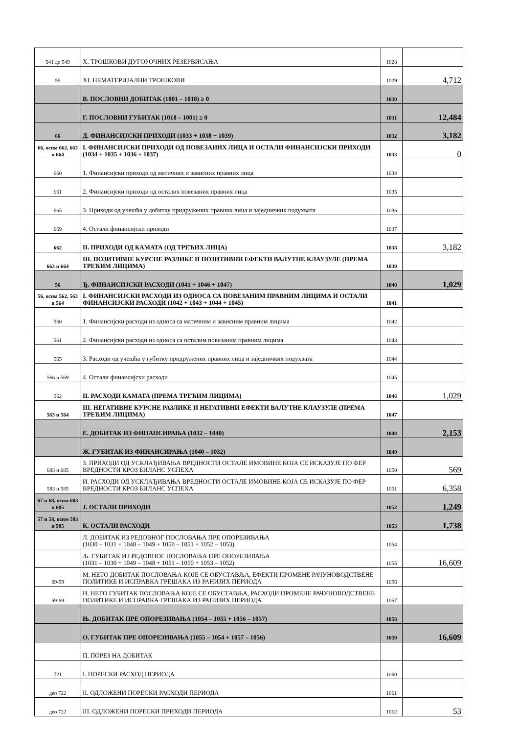| 541 до 549 | X. ТРОШКОВИ ДУГОРОЧНИХ РЕЗЕРВИСАЊА | 1028 | |
| 55 | XI. НЕМАТЕРИЈАЛНИ ТРОШКОВИ | 1029 | 4,712 |
| | В. ПОСЛОВНИ ДОБИТАК (1001 – 1018) ≥ 0 | 1030 | |
| | Г. ПОСЛОВНИ ГУБИТАК (1018 – 1001) ≥ 0 | 1031 | 12,484 |
| 66 | Д. ФИНАНСИЈСКИ ПРИХОДИ (1033 + 1038 + 1039) | 1032 | 3,182 |
| 66, осим 662, 663 и 664 | I. ФИНАНСИЈСКИ ПРИХОДИ ОД ПОВЕЗАНИХ ЛИЦА И ОСТАЛИ ФИНАНСИЈСКИ ПРИХОДИ (1034 + 1035 + 1036 + 1037) | 1033 | 0 |
| 660 | 1. Финансијски приходи од матичних и зависних правних лица | 1034 | |
| 661 | 2. Финансијски приходи од осталих повезаних правних лица | 1035 | |
| 665 | 3. Приходи од учешћа у добитку придружених правних лица и заједничких подухвата | 1036 | |
| 669 | 4. Остали финансијски приходи | 1037 | |
| 662 | II. ПРИХОДИ ОД КАМАТА (ОД ТРЕЋИХ ЛИЦА) | 1038 | 3,182 |
| 663 и 664 | III. ПОЗИТИВНЕ КУРСНЕ РАЗЛИКЕ И ПОЗИТИВНИ ЕФЕКТИ ВАЛУТНЕ КЛАУЗУЛЕ (ПРЕМА ТРЕЋИМ ЛИЦИМА) | 1039 | |
| 56 | Ђ. ФИНАНСИЈСКИ РАСХОДИ (1041 + 1046 + 1047) | 1040 | 1,029 |
| 56, осим 562, 563 и 564 | I. ФИНАНСИЈСКИ РАСХОДИ ИЗ ОДНОСА СА ПОВЕЗАНИМ ПРАВНИМ ЛИЦИМА И ОСТАЛИ ФИНАНСИЈСКИ РАСХОДИ (1042 + 1043 + 1044 + 1045) | 1041 | |
| 560 | 1. Финансијски расходи из односа са матичним и зависним правним лицима | 1042 | |
| 561 | 2. Финансијски расходи из односа са осталим повезаним правним лицима | 1043 | |
| 565 | 3. Расходи од учешћа у губитку придружених правних лица и заједничких подухвата | 1044 | |
| 566 и 569 | 4. Остали финансијски расходи | 1045 | |
| 562 | II. РАСХОДИ КАМАТА (ПРЕМА ТРЕЋИМ ЛИЦИМА) | 1046 | 1,029 |
| 563 и 564 | III. НЕГАТИВНЕ КУРСНЕ РАЗЛИКЕ И НЕГАТИВНИ ЕФЕКТИ ВАЛУТНЕ КЛАУЗУЛЕ (ПРЕМА ТРЕЋИМ ЛИЦИМА) | 1047 | |
| | Е. ДОБИТАК ИЗ ФИНАНСИРАЊА (1032 – 1040) | 1048 | 2,153 |
| | Ж. ГУБИТАК ИЗ ФИНАНСИРАЊА (1040 – 1032) | 1049 | |
| 683 и 685 | З. ПРИХОДИ ОД УСКЛАЂИВАЊА ВРЕДНОСТИ ОСТАЛЕ ИМОВИНЕ КОЈА СЕ ИСКАЗУЈЕ ПО ФЕР ВРЕДНОСТИ КРОЗ БИЛАНС УСПЕХА | 1050 | 569 |
| 583 и 585 | И. РАСХОДИ ОД УСКЛАЂИВАЊА ВРЕДНОСТИ ОСТАЛЕ ИМОВИНЕ КОЈА СЕ ИСКАЗУЈЕ ПО ФЕР ВРЕДНОСТИ КРОЗ БИЛАНС УСПЕХА | 1051 | 6,358 |
| 67 и 68, осим 683 и 685 | Ј. ОСТАЛИ ПРИХОДИ | 1052 | 1,249 |
| 57 и 58, осим 583 и 585 | К. ОСТАЛИ РАСХОДИ | 1053 | 1,738 |
| | Л. ДОБИТАК ИЗ РЕДОВНОГ ПОСЛОВАЊА ПРЕ ОПОРЕЗИВАЊА (1030 – 1031 + 1048 – 1049 + 1050 – 1051 + 1052 – 1053) | 1054 | |
| | Љ. ГУБИТАК ИЗ РЕДОВНОГ ПОСЛОВАЊА ПРЕ ОПОРЕЗИВАЊА (1031 – 1030 + 1049 – 1048 + 1051 – 1050 + 1053 – 1052) | 1055 | 16,609 |
| 69-59 | М. НЕТО ДОБИТАК ПОСЛОВАЊА КОЈЕ СЕ ОБУСТАВЉА, ЕФЕКТИ ПРОМЕНЕ РАЧУНОВОДСТВЕНЕ ПОЛИТИКЕ И ИСПРАВКА ГРЕШАКА ИЗ РАНИЈИХ ПЕРИОДА | 1056 | |
| 59-69 | Н. НЕТО ГУБИТАК ПОСЛОВАЊА КОЈЕ СЕ ОБУСТАВЉА, РАСХОДИ ПРОМЕНЕ РАЧУНОВОДСТВЕНЕ ПОЛИТИКЕ И ИСПРАВКА ГРЕШАКА ИЗ РАНИЈИХ ПЕРИОДА | 1057 | |
| | Њ. ДОБИТАК ПРЕ ОПОРЕЗИВАЊА (1054 – 1055 + 1056 – 1057) | 1058 | |
| | О. ГУБИТАК ПРЕ ОПОРЕЗИВАЊА (1055 – 1054 + 1057 – 1056) | 1059 | 16,609 |
| | П. ПОРЕЗ НА ДОБИТАК | | |
| 721 | I. ПОРЕСКИ РАСХОД ПЕРИОДА | 1060 | |
| део 722 | II. ОДЛОЖЕНИ ПОРЕСКИ РАСХОДИ ПЕРИОДА | 1061 | |
| део 722 | III. ОДЛОЖЕНИ ПОРЕСКИ ПРИХОДИ ПЕРИОДА | 1062 | 53 |